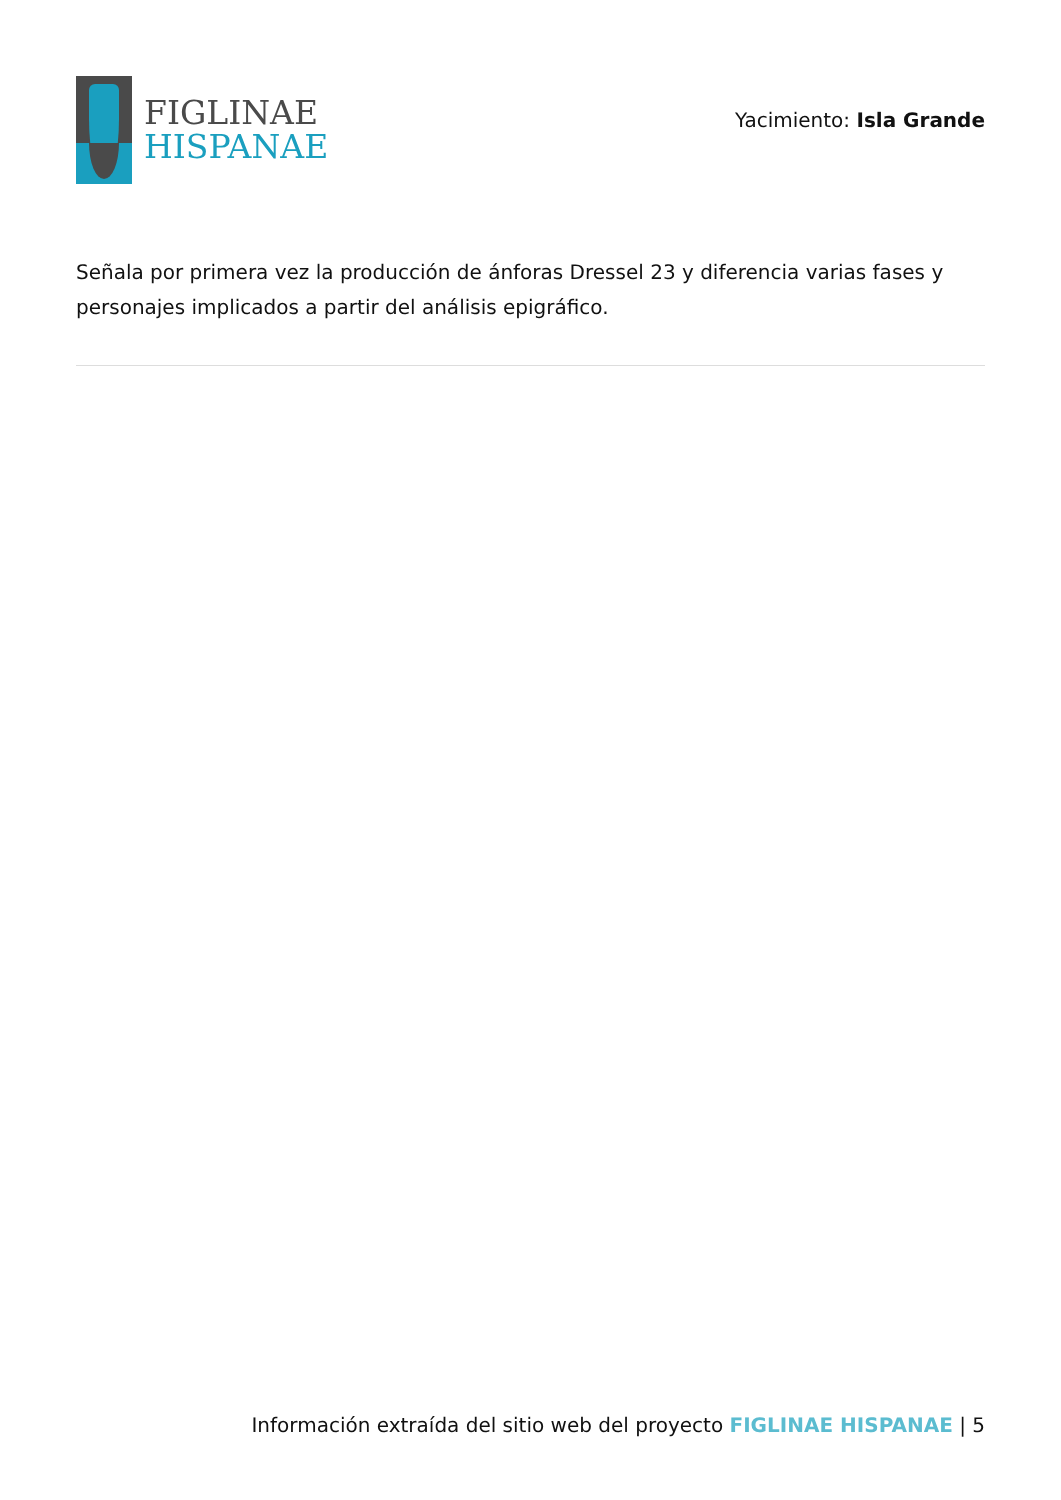FIGLINAE
HISPANAE
Yacimiento: Isla Grande
Señala por primera vez la producción de ánforas Dressel 23 y diferencia varias fases y personajes implicados a partir del análisis epigráfico.
Información extraída del sitio web del proyecto FIGLINAE HISPANAE | 5